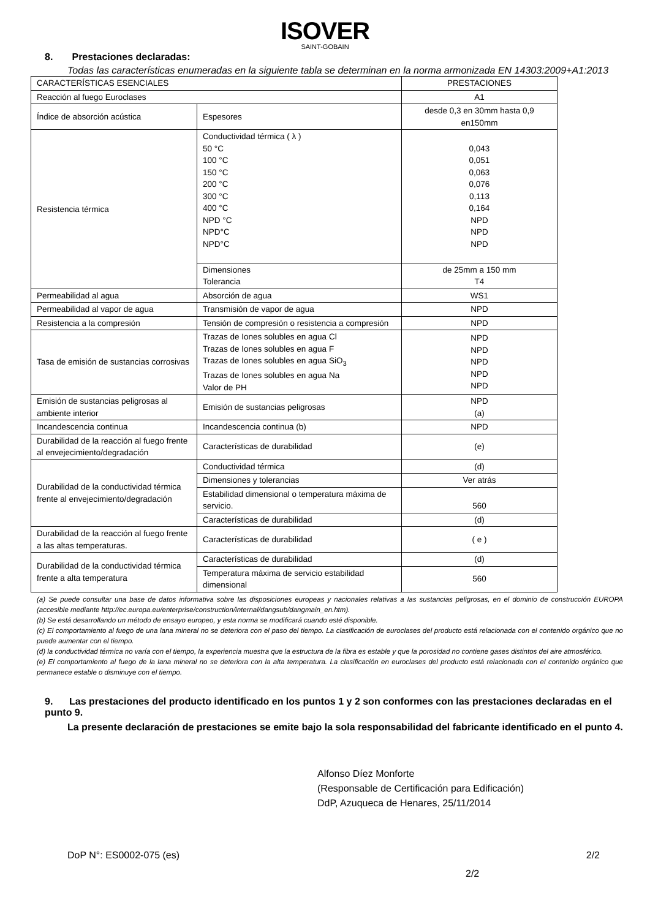ISOVER
SAINT-GOBAIN
8. Prestaciones declaradas:
Todas las características enumeradas en la siguiente tabla se determinan en la norma armonizada EN 14303:2009+A1:2013
| CARACTERÍSTICAS ESENCIALES | | PRESTACIONES |
| Reacción al fuego Euroclases | | A1 |
| Índice de absorción acústica | Espesores | desde 0,3 en 30mm hasta 0,9 en150mm |
| Resistencia térmica | Conductividad térmica ( λ ) 50 °C 100 °C 150 °C 200 °C 300 °C 400 °C NPD °C NPD°C NPD°C | 0,043 0,051 0,063 0,076 0,113 0,164 NPD NPD NPD |
| | Dimensiones Tolerancia | de 25mm a 150 mm T4 |
| Permeabilidad al agua | Absorción de agua | WS1 |
| Permeabilidad al vapor de agua | Transmisión de vapor de agua | NPD |
| Resistencia a la compresión | Tensión de compresión o resistencia a compresión | NPD |
| Tasa de emisión de sustancias corrosivas | Trazas de Iones solubles en agua Cl Trazas de Iones solubles en agua F Trazas de Iones solubles en agua SiO<sub>3</sub> Trazas de Iones solubles en agua Na Valor de PH | NPD NPD NPD NPD NPD |
| Emisión de sustancias peligrosas al ambiente interior | Emisión de sustancias peligrosas | NPD (a) |
| Incandescencia continua | Incandescencia continua (b) | NPD |
| Durabilidad de la reacción al fuego frente al envejecimiento/degradación | Características de durabilidad | (e) |
| Durabilidad de la conductividad térmica frente al envejecimiento/degradación | Conductividad térmica | (d) |
| | Dimensiones y tolerancias | Ver atrás |
| | Estabilidad dimensional o temperatura máxima de servicio. | 560 |
| | Características de durabilidad | (d) |
| Durabilidad de la reacción al fuego frente a las altas temperaturas. | Características de durabilidad | ( e ) |
| Durabilidad de la conductividad térmica frente a alta temperatura | Características de durabilidad | (d) |
| | Temperatura máxima de servicio estabilidad dimensional | 560 |
(a) Se puede consultar una base de datos informativa sobre las disposiciones europeas y nacionales relativas a las sustancias peligrosas, en el dominio de construcción EUROPA (accesible mediante http://ec.europa.eu/enterprise/construction/internal/dangsub/dangmain_en.htm).
(b) Se está desarrollando un método de ensayo europeo, y esta norma se modificará cuando esté disponible.
(c) El comportamiento al fuego de una lana mineral no se deteriora con el paso del tiempo. La clasificación de euroclases del producto está relacionada con el contenido orgánico que no puede aumentar con el tiempo.
(d) la conductividad térmica no varía con el tiempo, la experiencia muestra que la estructura de la fibra es estable y que la porosidad no contiene gases distintos del aire atmosférico.
(e) El comportamiento al fuego de la lana mineral no se deteriora con la alta temperatura. La clasificación en euroclases del producto está relacionada con el contenido orgánico que permanece estable o disminuye con el tiempo.
9. Las prestaciones del producto identificado en los puntos 1 y 2 son conformes con las prestaciones declaradas en el punto 9.
La presente declaración de prestaciones se emite bajo la sola responsabilidad del fabricante identificado en el punto 4.
Alfonso Díez Monforte
(Responsable de Certificación para Edificación)
DdP, Azuqueca de Henares, 25/11/2014
DoP N°: ES0002-075 (es) 2/2
2/2